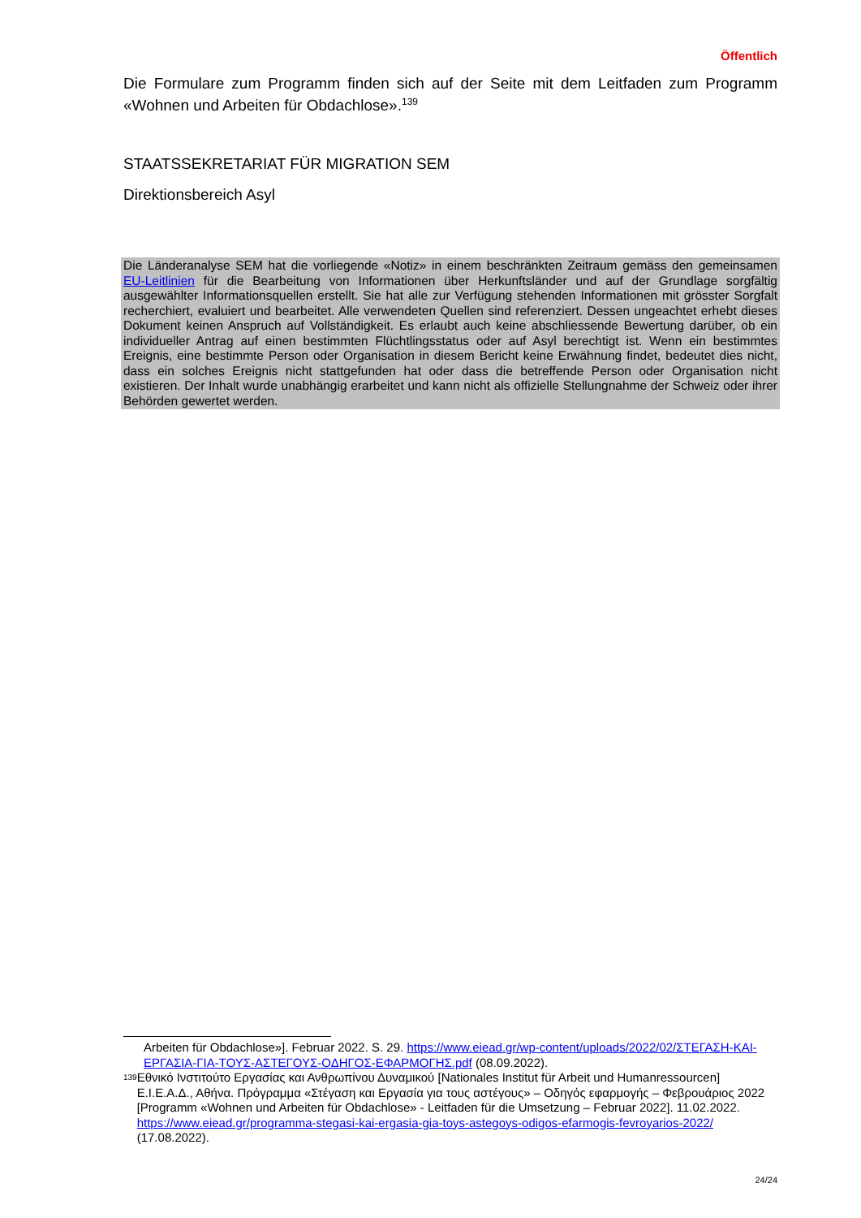Öffentlich
Die Formulare zum Programm finden sich auf der Seite mit dem Leitfaden zum Programm «Wohnen und Arbeiten für Obdachlose».<sup>139</sup>
STAATSSEKRETARIAT FÜR MIGRATION SEM
Direktionsbereich Asyl
Die Länderanalyse SEM hat die vorliegende «Notiz» in einem beschränkten Zeitraum gemäss den gemeinsamen EU-Leitlinien für die Bearbeitung von Informationen über Herkunftsländer und auf der Grundlage sorgfältig ausgewählter Informationsquellen erstellt. Sie hat alle zur Verfügung stehenden Informationen mit grösster Sorgfalt recherchiert, evaluiert und bearbeitet. Alle verwendeten Quellen sind referenziert. Dessen ungeachtet erhebt dieses Dokument keinen Anspruch auf Vollständigkeit. Es erlaubt auch keine abschliessende Bewertung darüber, ob ein individueller Antrag auf einen bestimmten Flüchtlingsstatus oder auf Asyl berechtigt ist. Wenn ein bestimmtes Ereignis, eine bestimmte Person oder Organisation in diesem Bericht keine Erwähnung findet, bedeutet dies nicht, dass ein solches Ereignis nicht stattgefunden hat oder dass die betreffende Person oder Organisation nicht existieren. Der Inhalt wurde unabhängig erarbeitet und kann nicht als offizielle Stellungnahme der Schweiz oder ihrer Behörden gewertet werden.
Arbeiten für Obdachlose»]. Februar 2022. S. 29. https://www.eiead.gr/wp-content/uploads/2022/02/ΣΤΕΓΑΣΗ-ΚΑΙ-ΕΡΓΑΣΙΑ-ΓΙΑ-ΤΟΥΣ-ΑΣΤΕΓΟΥΣ-ΟΔΗΓΟΣ-ΕΦΑΡΜΟΓΗΣ.pdf (08.09.2022).
<sup>139</sup>
Εθνικό Ινστιτούτο Εργασίας και Ανθρωπίνου Δυναμικού [Nationales Institut für Arbeit und Humanressourcen] Ε.Ι.Ε.Α.Δ., Αθήνα. Πρόγραμμα «Στέγαση και Εργασία για τους αστέγους» – Οδηγός εφαρμογής – Φεβρουάριος 2022 [Programm «Wohnen und Arbeiten für Obdachlose» - Leitfaden für die Umsetzung – Februar 2022]. 11.02.2022. https://www.eiead.gr/programma-stegasi-kai-ergasia-gia-toys-astegoys-odigos-efarmogis-fevroyarios-2022/ (17.08.2022).
24/24